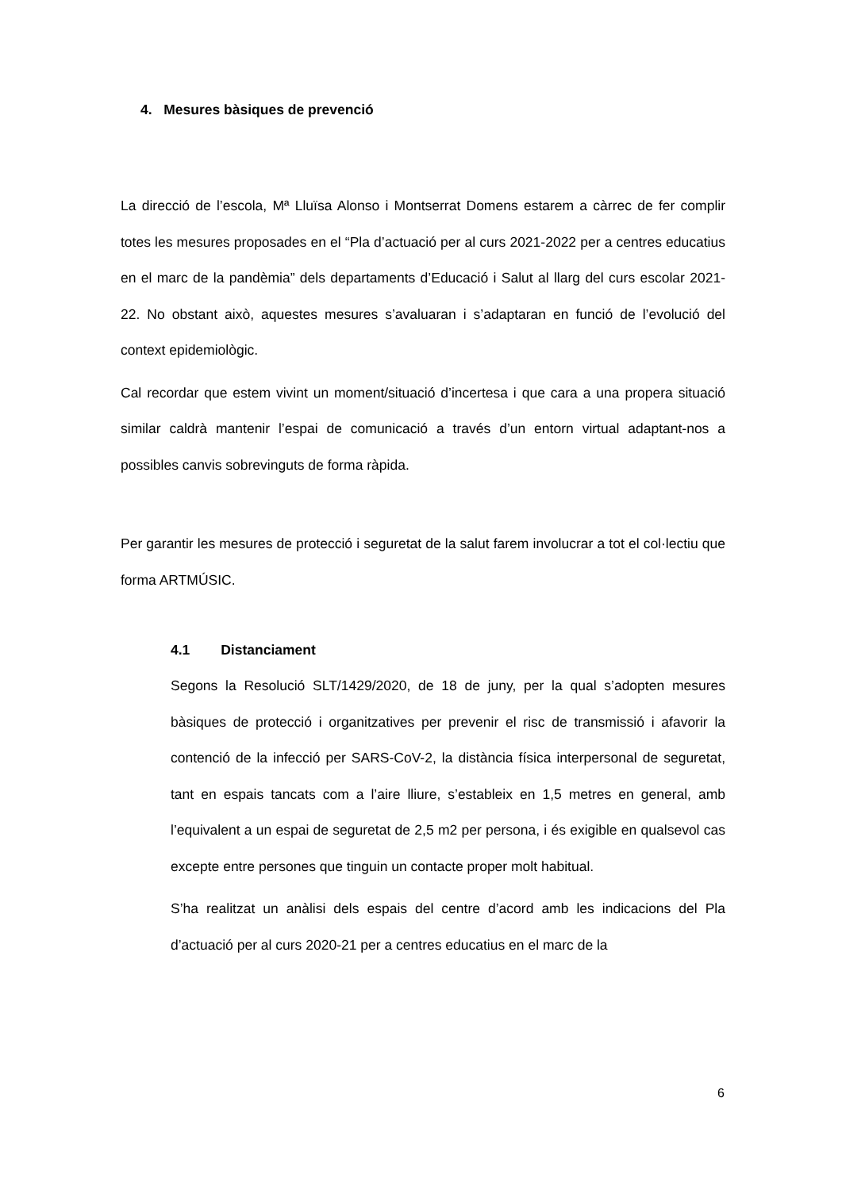4. Mesures bàsiques de prevenció
La direcció de l’escola, Mª Lluïsa Alonso i Montserrat Domens estarem a càrrec de fer complir totes les mesures proposades en el “Pla d’actuació per al curs 2021-2022 per a centres educatius en el marc de la pandèmia” dels departaments d’Educació i Salut al llarg del curs escolar 2021-22. No obstant això, aquestes mesures s’avaluaran i s’adaptaran en funció de l’evolució del context epidemiològic.
Cal recordar que estem vivint un moment/situació d’incertesa i que cara a una propera situació similar caldrà mantenir l’espai de comunicació a través d’un entorn virtual adaptant-nos a possibles canvis sobrevinguts de forma ràpida.
Per garantir les mesures de protecció i seguretat de la salut farem involucrar a tot el col·lectiu que forma ARTMÚSIC.
4.1 Distanciament
Segons la Resolució SLT/1429/2020, de 18 de juny, per la qual s’adopten mesures bàsiques de protecció i organitzatives per prevenir el risc de transmissió i afavorir la contenció de la infecció per SARS-CoV-2, la distància física interpersonal de seguretat, tant en espais tancats com a l’aire lliure, s’estableix en 1,5 metres en general, amb l’equivalent a un espai de seguretat de 2,5 m2 per persona, i és exigible en qualsevol cas excepte entre persones que tinguin un contacte proper molt habitual.
S’ha realitzat un anàlisi dels espais del centre d’acord amb les indicacions del Pla d’actuació per al curs 2020-21 per a centres educatius en el marc de la
6